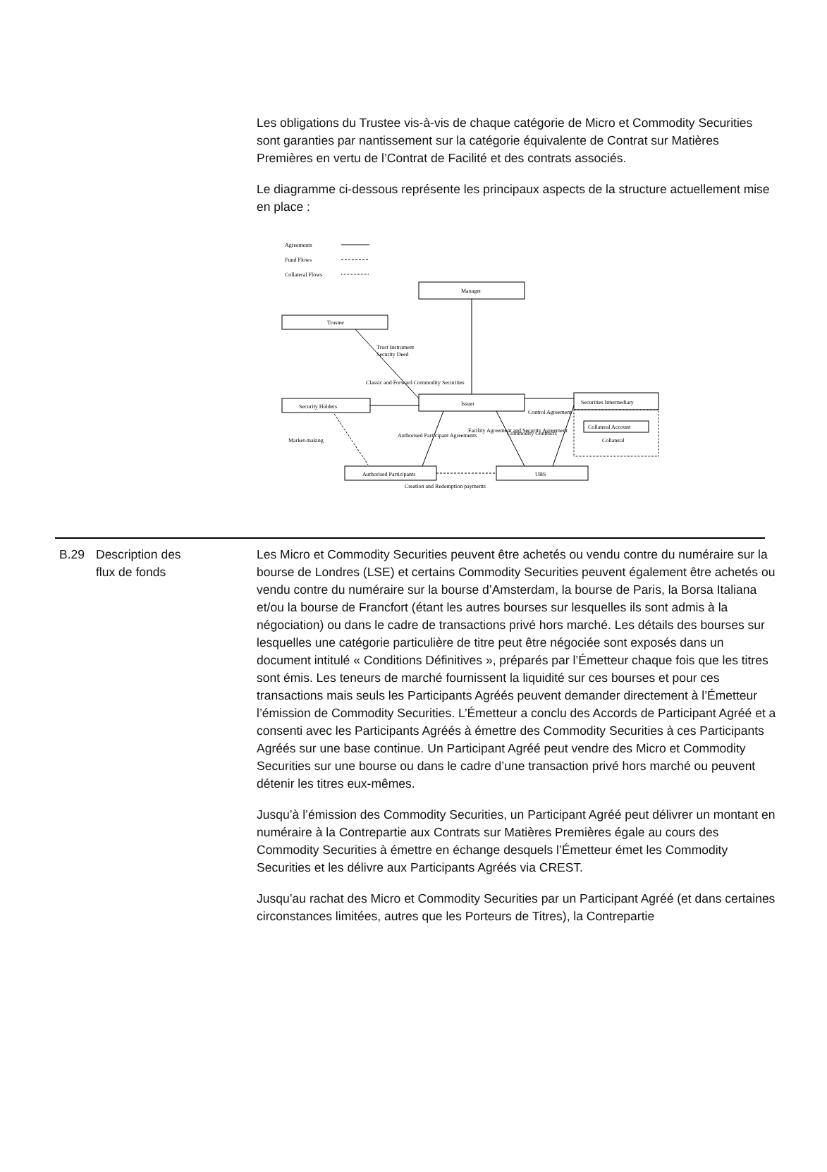Les obligations du Trustee vis-à-vis de chaque catégorie de Micro et Commodity Securities sont garanties par nantissement sur la catégorie équivalente de Contrat sur Matières Premières en vertu de l’Contrat de Facilité et des contrats associés.
Le diagramme ci-dessous représente les principaux aspects de la structure actuellement mise en place :
Agreements
Fund Flows
Collateral Flows
Manager
Trustee
Security Holders
Issuer
Securities Intermediary
Collateral Account
Collateral
Authorised Participants
UBS
Creation and Redemption payments
Trust Instrument
Security Deed
Classic and Forward Commodity Securities
Control Agreement
Market-making
Authorised Participant Agreements
Facility Agreement and Security Agreement
Commodity Contracts
| B.29 | Description des flux de fonds | Les Micro et Commodity Securities peuvent être achetés ou vendu contre du numéraire sur la bourse de Londres (LSE) et certains Commodity Securities peuvent également être achetés ou vendu contre du numéraire sur la bourse d’Amsterdam, la bourse de Paris, la Borsa Italiana et/ou la bourse de Francfort (étant les autres bourses sur lesquelles ils sont admis à la négociation) ou dans le cadre de transactions privé hors marché. Les détails des bourses sur lesquelles une catégorie particulière de titre peut être négociée sont exposés dans un document intitulé « Conditions Définitives », préparés par l’Émetteur chaque fois que les titres sont émis. Les teneurs de marché fournissent la liquidité sur ces bourses et pour ces transactions mais seuls les Participants Agréés peuvent demander directement à l’Émetteur l’émission de Commodity Securities. L’Émetteur a conclu des Accords de Participant Agréé et a consenti avec les Participants Agréés à émettre des Commodity Securities à ces Participants Agréés sur une base continue. Un Participant Agréé peut vendre des Micro et Commodity Securities sur une bourse ou dans le cadre d’une transaction privé hors marché ou peuvent détenir les titres eux-mêmes. Jusqu’à l’émission des Commodity Securities, un Participant Agréé peut délivrer un montant en numéraire à la Contrepartie aux Contrats sur Matières Premières égale au cours des Commodity Securities à émettre en échange desquels l’Émetteur émet les Commodity Securities et les délivre aux Participants Agréés via CREST. Jusqu’au rachat des Micro et Commodity Securities par un Participant Agréé (et dans certaines circonstances limitées, autres que les Porteurs de Titres), la Contrepartie |